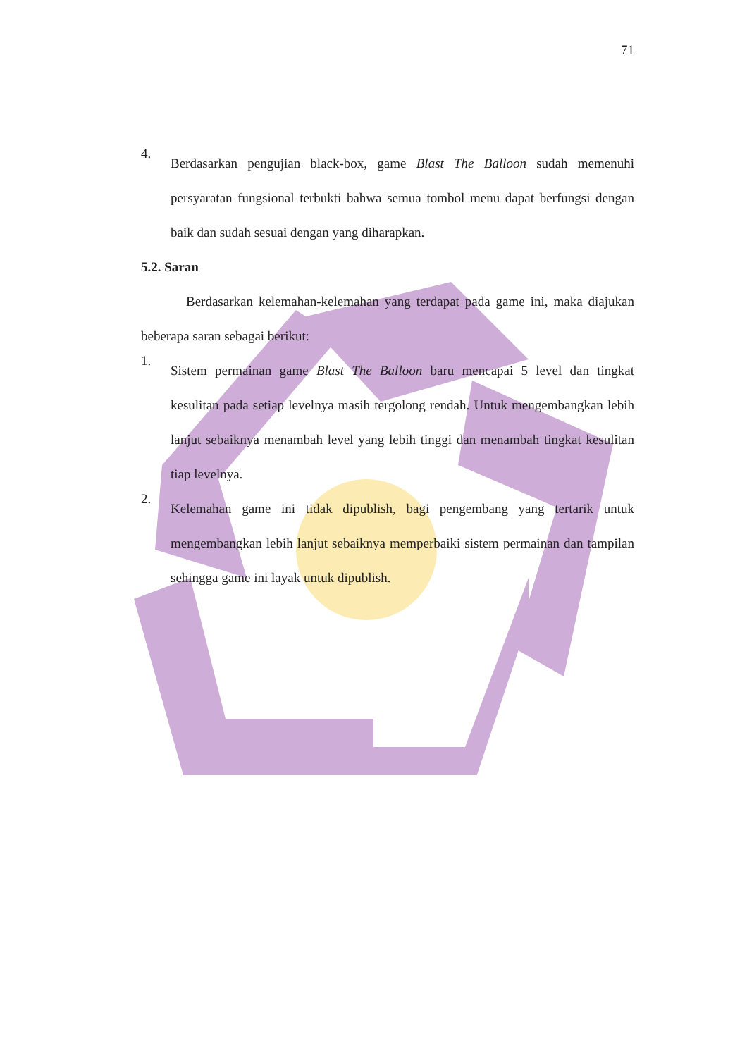71
4.
Berdasarkan pengujian black-box, game Blast The Balloon sudah memenuhi persyaratan fungsional terbukti bahwa semua tombol menu dapat berfungsi dengan baik dan sudah sesuai dengan yang diharapkan.
5.2. Saran
Berdasarkan kelemahan-kelemahan yang terdapat pada game ini, maka diajukan beberapa saran sebagai berikut:
1.
Sistem permainan game Blast The Balloon baru mencapai 5 level dan tingkat kesulitan pada setiap levelnya masih tergolong rendah. Untuk mengembangkan lebih lanjut sebaiknya menambah level yang lebih tinggi dan menambah tingkat kesulitan tiap levelnya.
2.
Kelemahan game ini tidak dipublish, bagi pengembang yang tertarik untuk mengembangkan lebih lanjut sebaiknya memperbaiki sistem permainan dan tampilan sehingga game ini layak untuk dipublish.